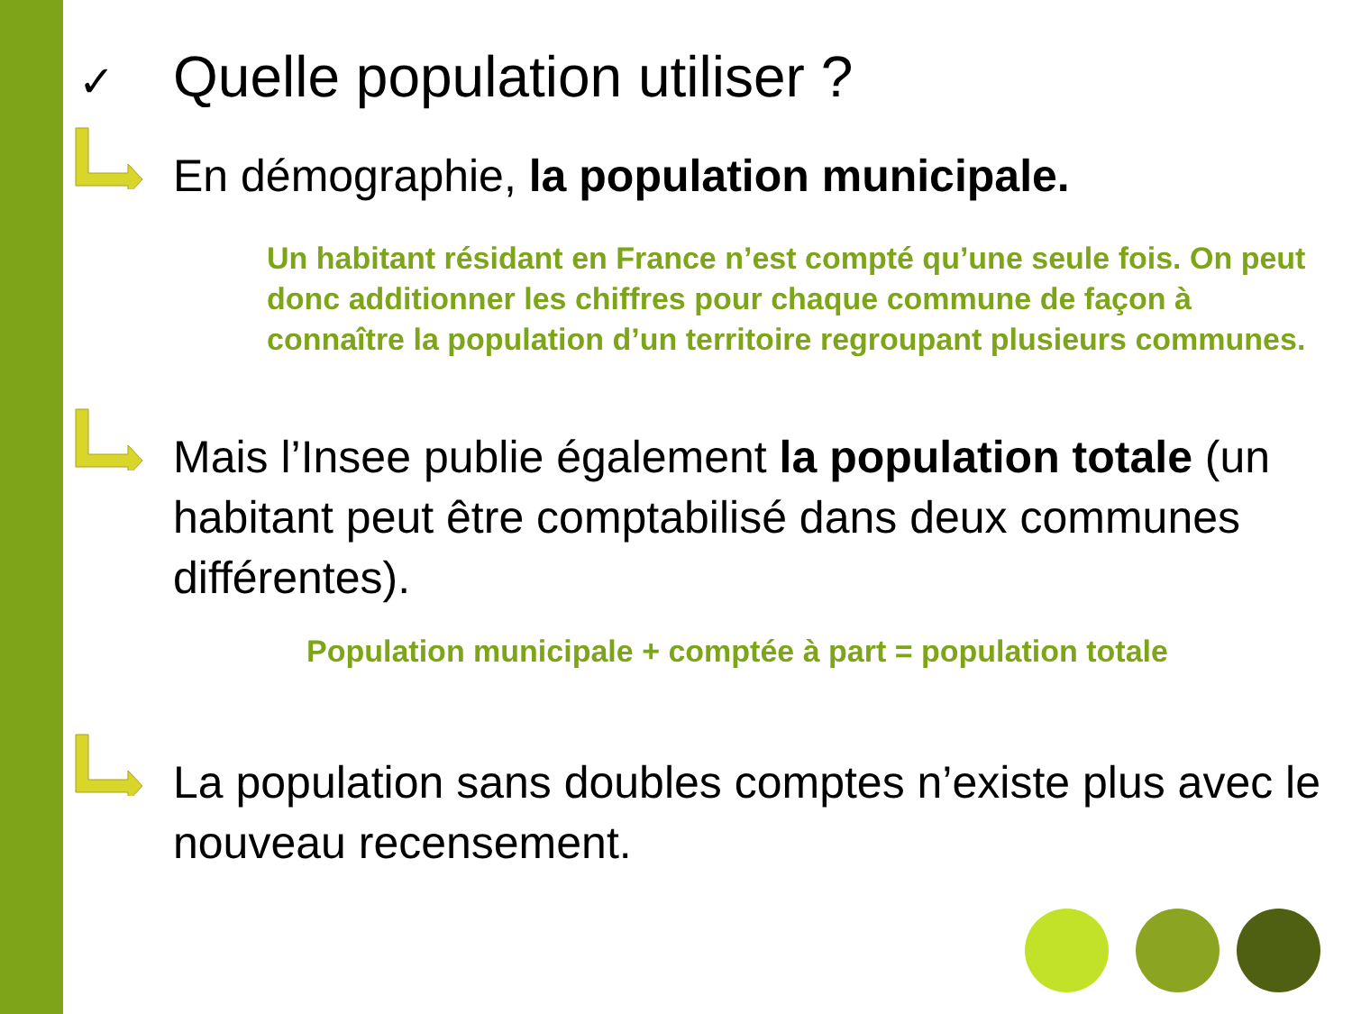✓ Quelle population utiliser ?
En démographie, la population municipale.
Un habitant résidant en France n’est compté qu’une seule fois. On peut donc additionner les chiffres pour chaque commune de façon à connaître la population d’un territoire regroupant plusieurs communes.
Mais l’Insee publie également la population totale (un habitant peut être comptabilisé dans deux communes différentes).
Population municipale + comptée à part = population totale
La population sans doubles comptes n’existe plus avec le nouveau recensement.